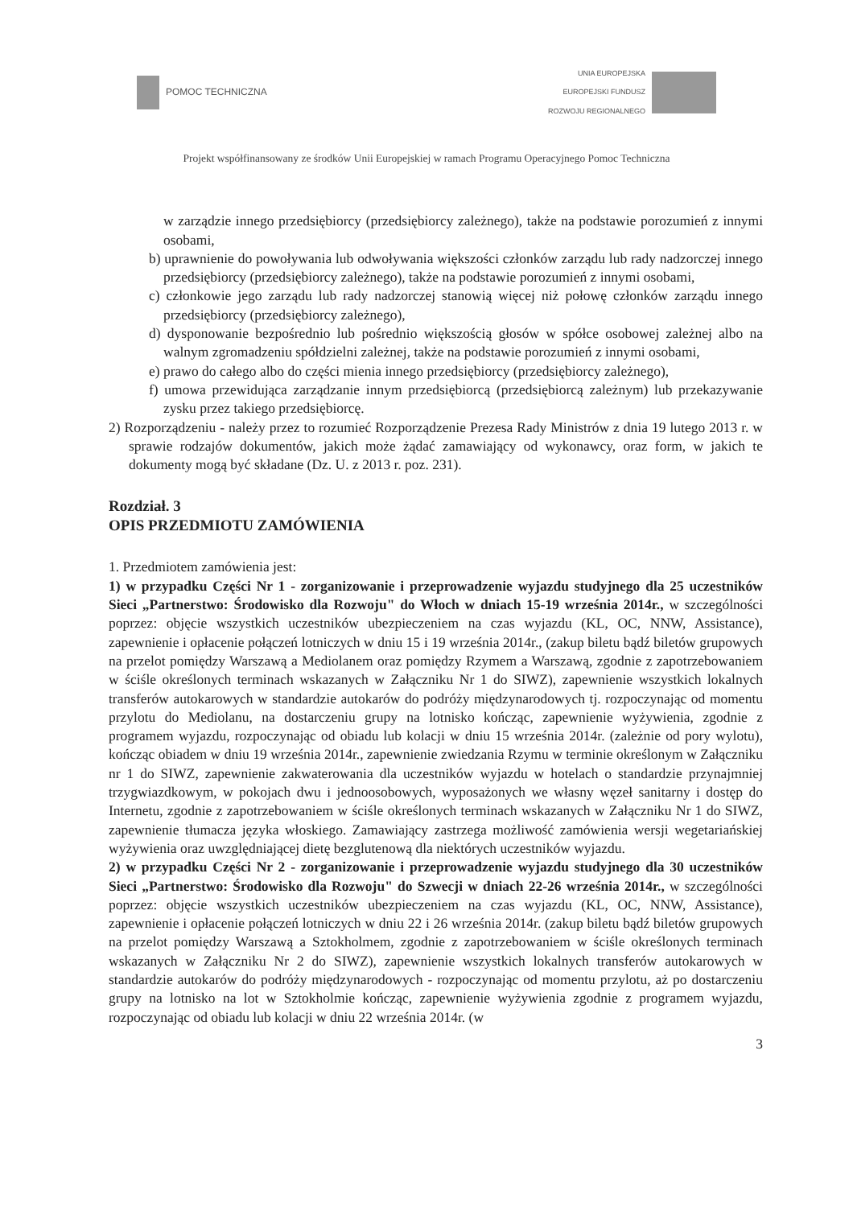POMOC TECHNICZNA
UNIA EUROPEJSKA
EUROPEJSKI FUNDUSZ
ROZWOJU REGIONALNEGO
Projekt współfinansowany ze środków Unii Europejskiej w ramach Programu Operacyjnego Pomoc Techniczna
w zarządzie innego przedsiębiorcy (przedsiębiorcy zależnego), także na podstawie porozumień z innymi osobami,
b) uprawnienie do powoływania lub odwoływania większości członków zarządu lub rady nadzorczej innego przedsiębiorcy (przedsiębiorcy zależnego), także na podstawie porozumień z innymi osobami,
c) członkowie jego zarządu lub rady nadzorczej stanowią więcej niż połowę członków zarządu innego przedsiębiorcy (przedsiębiorcy zależnego),
d) dysponowanie bezpośrednio lub pośrednio większością głosów w spółce osobowej zależnej albo na walnym zgromadzeniu spółdzielni zależnej, także na podstawie porozumień z innymi osobami,
e) prawo do całego albo do części mienia innego przedsiębiorcy (przedsiębiorcy zależnego),
f) umowa przewidująca zarządzanie innym przedsiębiorcą (przedsiębiorcą zależnym) lub przekazywanie zysku przez takiego przedsiębiorcę.
2) Rozporządzeniu - należy przez to rozumieć Rozporządzenie Prezesa Rady Ministrów z dnia 19 lutego 2013 r. w sprawie rodzajów dokumentów, jakich może żądać zamawiający od wykonawcy, oraz form, w jakich te dokumenty mogą być składane (Dz. U. z 2013 r. poz. 231).
Rozdział. 3
OPIS PRZEDMIOTU ZAMÓWIENIA
1. Przedmiotem zamówienia jest:
1) w przypadku Części Nr 1 - zorganizowanie i przeprowadzenie wyjazdu studyjnego dla 25 uczestników Sieci „Partnerstwo: Środowisko dla Rozwoju" do Włoch w dniach 15-19 września 2014r., w szczególności poprzez: objęcie wszystkich uczestników ubezpieczeniem na czas wyjazdu (KL, OC, NNW, Assistance), zapewnienie i opłacenie połączeń lotniczych w dniu 15 i 19 września 2014r., (zakup biletu bądź biletów grupowych na przelot pomiędzy Warszawą a Mediolanem oraz pomiędzy Rzymem a Warszawą, zgodnie z zapotrzebowaniem w ściśle określonych terminach wskazanych w Załączniku Nr 1 do SIWZ), zapewnienie wszystkich lokalnych transferów autokarowych w standardzie autokarów do podróży międzynarodowych tj. rozpoczynając od momentu przylotu do Mediolanu, na dostarczeniu grupy na lotnisko kończąc, zapewnienie wyżywienia, zgodnie z programem wyjazdu, rozpoczynając od obiadu lub kolacji w dniu 15 września 2014r. (zależnie od pory wylotu), kończąc obiadem w dniu 19 września 2014r., zapewnienie zwiedzania Rzymu w terminie określonym w Załączniku nr 1 do SIWZ, zapewnienie zakwaterowania dla uczestników wyjazdu w hotelach o standardzie przynajmniej trzygwiazdkowym, w pokojach dwu i jednoosobowych, wyposażonych we własny węzeł sanitarny i dostęp do Internetu, zgodnie z zapotrzebowaniem w ściśle określonych terminach wskazanych w Załączniku Nr 1 do SIWZ, zapewnienie tłumacza języka włoskiego. Zamawiający zastrzega możliwość zamówienia wersji wegetariańskiej wyżywienia oraz uwzględniającej dietę bezglutenową dla niektórych uczestników wyjazdu.
2) w przypadku Części Nr 2 - zorganizowanie i przeprowadzenie wyjazdu studyjnego dla 30 uczestników Sieci „Partnerstwo: Środowisko dla Rozwoju" do Szwecji w dniach 22-26 września 2014r., w szczególności poprzez: objęcie wszystkich uczestników ubezpieczeniem na czas wyjazdu (KL, OC, NNW, Assistance), zapewnienie i opłacenie połączeń lotniczych w dniu 22 i 26 września 2014r. (zakup biletu bądź biletów grupowych na przelot pomiędzy Warszawą a Sztokholmem, zgodnie z zapotrzebowaniem w ściśle określonych terminach wskazanych w Załączniku Nr 2 do SIWZ), zapewnienie wszystkich lokalnych transferów autokarowych w standardzie autokarów do podróży międzynarodowych - rozpoczynając od momentu przylotu, aż po dostarczeniu grupy na lotnisko na lot w Sztokholmie kończąc, zapewnienie wyżywienia zgodnie z programem wyjazdu, rozpoczynając od obiadu lub kolacji w dniu 22 września 2014r. (w
3